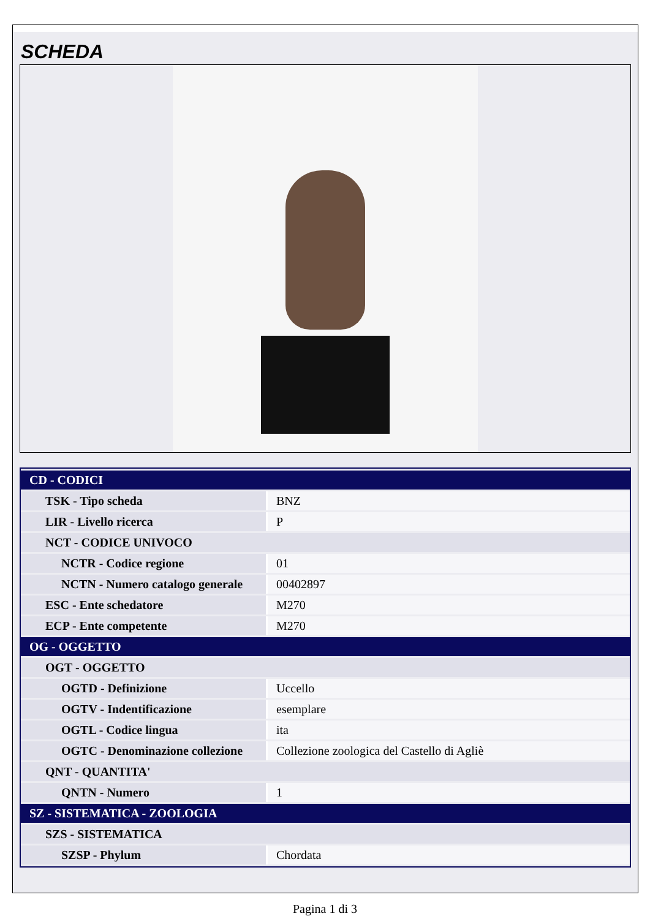SCHEDA
| CD - CODICI | |
| TSK - Tipo scheda | BNZ |
| LIR - Livello ricerca | P |
| NCT - CODICE UNIVOCO | |
| NCTR - Codice regione | 01 |
| NCTN - Numero catalogo generale | 00402897 |
| ESC - Ente schedatore | M270 |
| ECP - Ente competente | M270 |
| OG - OGGETTO | |
| OGT - OGGETTO | |
| OGTD - Definizione | Uccello |
| OGTV - Indentificazione | esemplare |
| OGTL - Codice lingua | ita |
| OGTC - Denominazione collezione | Collezione zoologica del Castello di Agliè |
| QNT - QUANTITA' | |
| QNTN - Numero | 1 |
| SZ - SISTEMATICA - ZOOLOGIA | |
| SZS - SISTEMATICA | |
| SZSP - Phylum | Chordata |
Pagina 1 di 3